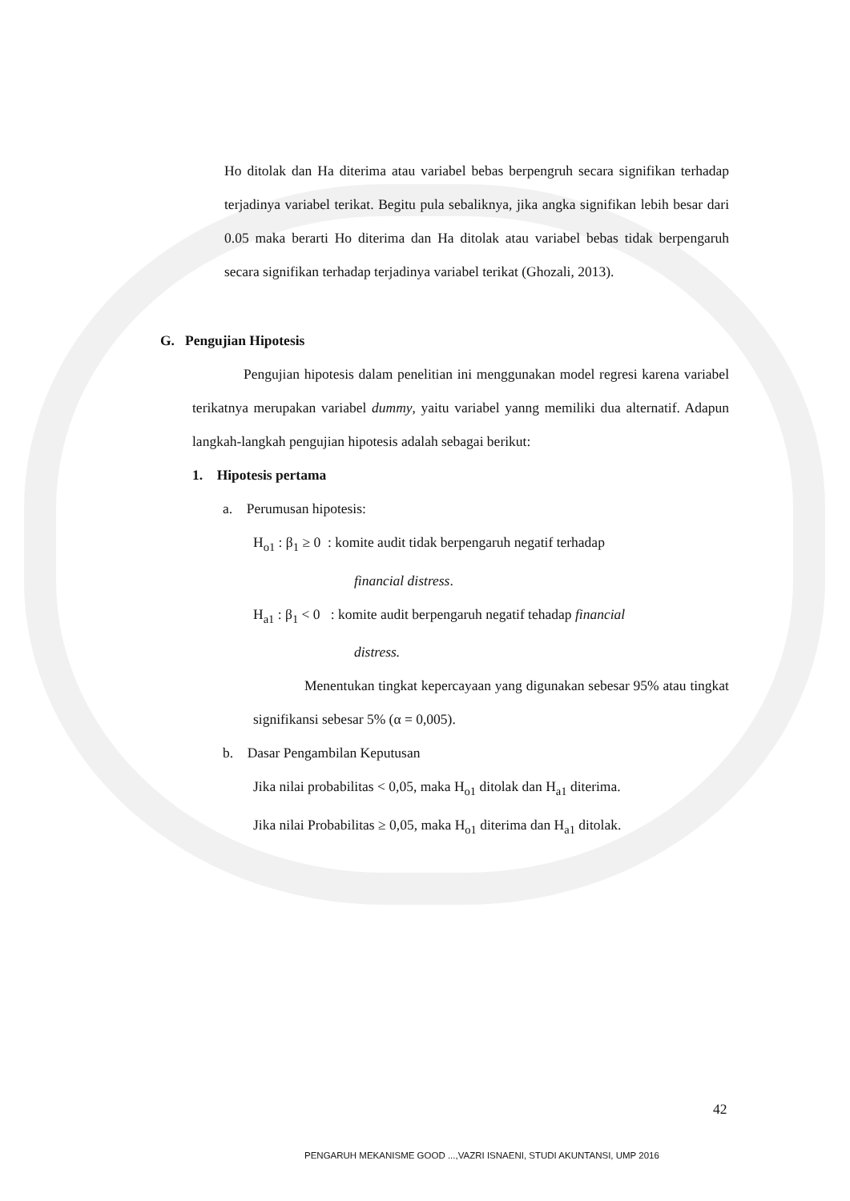Ho ditolak dan Ha diterima atau variabel bebas berpengruh secara signifikan terhadap terjadinya variabel terikat. Begitu pula sebaliknya, jika angka signifikan lebih besar dari 0.05 maka berarti Ho diterima dan Ha ditolak atau variabel bebas tidak berpengaruh secara signifikan terhadap terjadinya variabel terikat (Ghozali, 2013).
G. Pengujian Hipotesis
Pengujian hipotesis dalam penelitian ini menggunakan model regresi karena variabel terikatnya merupakan variabel dummy, yaitu variabel yanng memiliki dua alternatif. Adapun langkah-langkah pengujian hipotesis adalah sebagai berikut:
1. Hipotesis pertama
a. Perumusan hipotesis:
H<sub>o1</sub> : β<sub>1</sub> ≥ 0 : komite audit tidak berpengaruh negatif terhadap
financial distress.
H<sub>a1</sub> : β<sub>1</sub> < 0 : komite audit berpengaruh negatif tehadap financial
distress.
Menentukan tingkat kepercayaan yang digunakan sebesar 95% atau tingkat signifikansi sebesar 5% (α = 0,005).
b. Dasar Pengambilan Keputusan
Jika nilai probabilitas < 0,05, maka H<sub>o1</sub> ditolak dan H<sub>a1</sub> diterima.
Jika nilai Probabilitas ≥ 0,05, maka H<sub>o1</sub> diterima dan H<sub>a1</sub> ditolak.
42
PENGARUH MEKANISME GOOD ...,VAZRI ISNAENI, STUDI AKUNTANSI, UMP 2016